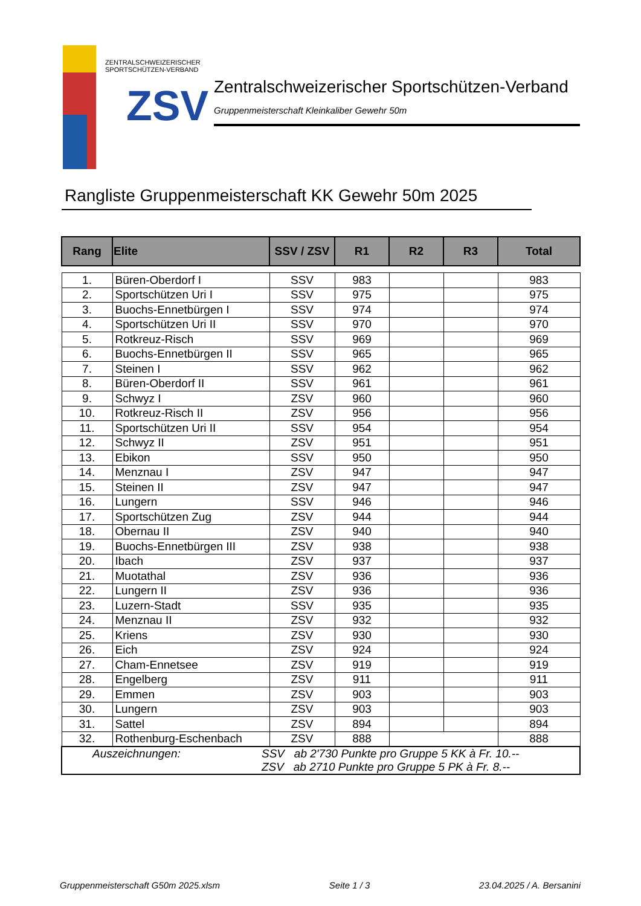ZENTRALSCHWEIZERISCHER
SPORTSCHÜTZEN-VERBAND
ZSV
Zentralschweizerischer Sportschützen-Verband
Gruppenmeisterschaft Kleinkaliber Gewehr 50m
Rangliste Gruppenmeisterschaft KK Gewehr 50m 2025
| Rang | Elite | SSV / ZSV | R1 | R2 | R3 | Total |
| --- | --- | --- | --- | --- | --- | --- |
| 1. | Büren-Oberdorf I | SSV | 983 | | | 983 |
| 2. | Sportschützen Uri I | SSV | 975 | | | 975 |
| 3. | Buochs-Ennetbürgen I | SSV | 974 | | | 974 |
| 4. | Sportschützen Uri II | SSV | 970 | | | 970 |
| 5. | Rotkreuz-Risch | SSV | 969 | | | 969 |
| 6. | Buochs-Ennetbürgen II | SSV | 965 | | | 965 |
| 7. | Steinen I | SSV | 962 | | | 962 |
| 8. | Büren-Oberdorf II | SSV | 961 | | | 961 |
| 9. | Schwyz I | ZSV | 960 | | | 960 |
| 10. | Rotkreuz-Risch II | ZSV | 956 | | | 956 |
| 11. | Sportschützen Uri II | SSV | 954 | | | 954 |
| 12. | Schwyz II | ZSV | 951 | | | 951 |
| 13. | Ebikon | SSV | 950 | | | 950 |
| 14. | Menznau I | ZSV | 947 | | | 947 |
| 15. | Steinen II | ZSV | 947 | | | 947 |
| 16. | Lungern | SSV | 946 | | | 946 |
| 17. | Sportschützen Zug | ZSV | 944 | | | 944 |
| 18. | Obernau II | ZSV | 940 | | | 940 |
| 19. | Buochs-Ennetbürgen III | ZSV | 938 | | | 938 |
| 20. | Ibach | ZSV | 937 | | | 937 |
| 21. | Muotathal | ZSV | 936 | | | 936 |
| 22. | Lungern II | ZSV | 936 | | | 936 |
| 23. | Luzern-Stadt | SSV | 935 | | | 935 |
| 24. | Menznau II | ZSV | 932 | | | 932 |
| 25. | Kriens | ZSV | 930 | | | 930 |
| 26. | Eich | ZSV | 924 | | | 924 |
| 27. | Cham-Ennetsee | ZSV | 919 | | | 919 |
| 28. | Engelberg | ZSV | 911 | | | 911 |
| 29. | Emmen | ZSV | 903 | | | 903 |
| 30. | Lungern | ZSV | 903 | | | 903 |
| 31. | Sattel | ZSV | 894 | | | 894 |
| 32. | Rothenburg-Eschenbach | ZSV | 888 | | | 888 |
| Auszeichnungen: SSV ab 2'730 Punkte pro Gruppe 5 KK à Fr. 10.-- ZSV ab 2710 Punkte pro Gruppe 5 PK à Fr. 8.-- | | | | | | |
Gruppenmeisterschaft G50m 2025.xlsm Seite 1 / 3 23.04.2025 / A. Bersanini